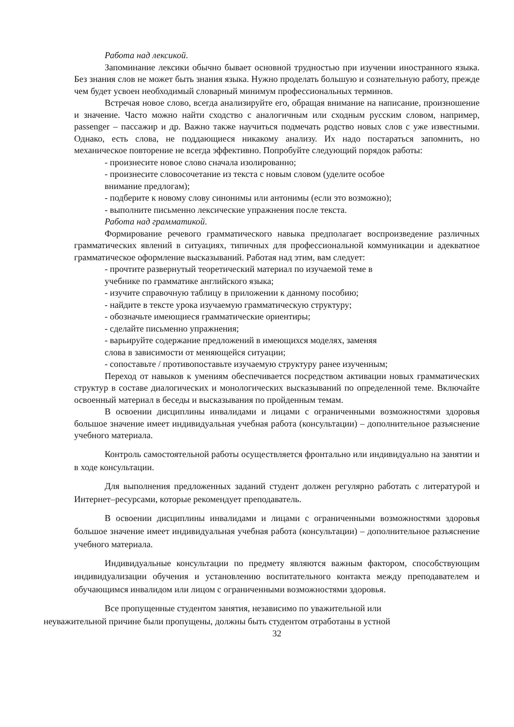Работа над лексикой.
Запоминание лексики обычно бывает основной трудностью при изучении иностранного языка. Без знания слов не может быть знания языка. Нужно проделать большую и сознательную работу, прежде чем будет усвоен необходимый словарный минимум профессиональных терминов.
Встречая новое слово, всегда анализируйте его, обращая внимание на написание, произношение и значение. Часто можно найти сходство с аналогичным или сходным русским словом, например, passenger – пассажир и др. Важно также научиться подмечать родство новых слов с уже известными. Однако, есть слова, не поддающиеся никакому анализу. Их надо постараться запомнить, но механическое повторение не всегда эффективно. Попробуйте следующий порядок работы:
- произнесите новое слово сначала изолированно;
- произнесите словосочетание из текста с новым словом (уделите особое
внимание предлогам);
- подберите к новому слову синонимы или антонимы (если это возможно);
- выполните письменно лексические упражнения после текста.
Работа над грамматикой.
Формирование речевого грамматического навыка предполагает воспроизведение различных грамматических явлений в ситуациях, типичных для профессиональной коммуникации и адекватное грамматическое оформление высказываний. Работая над этим, вам следует:
- прочтите развернутый теоретический материал по изучаемой теме в
учебнике по грамматике английского языка;
- изучите справочную таблицу в приложении к данному пособию;
- найдите в тексте урока изучаемую грамматическую структуру;
- обозначьте имеющиеся грамматические ориентиры;
- сделайте письменно упражнения;
- варьируйте содержание предложений в имеющихся моделях, заменяя
слова в зависимости от меняющейся ситуации;
- сопоставьте / противопоставьте изучаемую структуру ранее изученным;
Переход от навыков к умениям обеспечивается посредством активации новых грамматических структур в составе диалогических и монологических высказываний по определенной теме. Включайте освоенный материал в беседы и высказывания по пройденным темам.
В освоении дисциплины инвалидами и лицами с ограниченными возможностями здоровья большое значение имеет индивидуальная учебная работа (консультации) – дополнительное разъяснение учебного материала.
Контроль самостоятельной работы осуществляется фронтально или индивидуально на занятии и в ходе консультации.
Для выполнения предложенных заданий студент должен регулярно работать с литературой и Интернет–ресурсами, которые рекомендует преподаватель.
В освоении дисциплины инвалидами и лицами с ограниченными возможностями здоровья большое значение имеет индивидуальная учебная работа (консультации) – дополнительное разъяснение учебного материала.
Индивидуальные консультации по предмету являются важным фактором, способствующим индивидуализации обучения и установлению воспитательного контакта между преподавателем и обучающимся инвалидом или лицом с ограниченными возможностями здоровья.
Все пропущенные студентом занятия, независимо по уважительной или
неуважительной причине были пропущены, должны быть студентом отработаны в устной
32